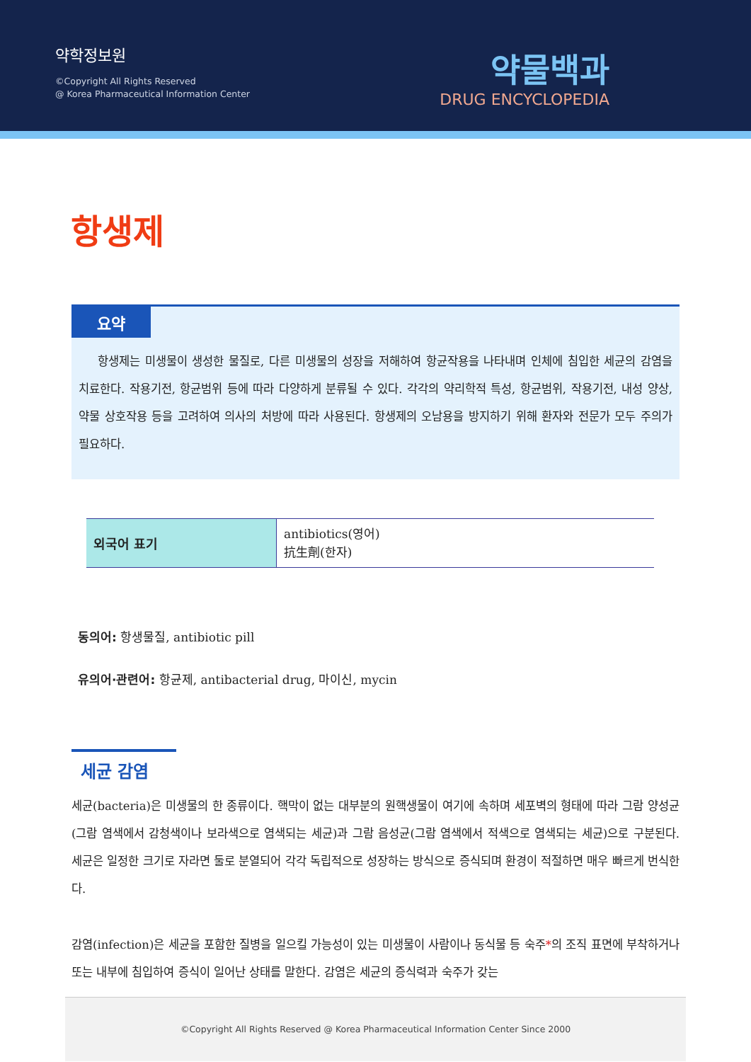약학정보원
©Copyright All Rights Reserved
@ Korea Pharmaceutical Information Center
약물백과
DRUG ENCYCLOPEDIA
항생제
요약
항생제는 미생물이 생성한 물질로, 다른 미생물의 성장을 저해하여 항균작용을 나타내며 인체에 침입한 세균의 감염을 치료한다. 작용기전, 항균범위 등에 따라 다양하게 분류될 수 있다. 각각의 약리학적 특성, 항균범위, 작용기전, 내성 양상, 약물 상호작용 등을 고려하여 의사의 처방에 따라 사용된다. 항생제의 오남용을 방지하기 위해 환자와 전문가 모두 주의가 필요하다.
| 외국어 표기 | antibiotics(영어) 抗生劑(한자) |
동의어: 항생물질, antibiotic pill
유의어·관련어: 항균제, antibacterial drug, 마이신, mycin
세균 감염
세균(bacteria)은 미생물의 한 종류이다. 핵막이 없는 대부분의 원핵생물이 여기에 속하며 세포벽의 형태에 따라 그람 양성균(그람 염색에서 감청색이나 보라색으로 염색되는 세균)과 그람 음성균(그람 염색에서 적색으로 염색되는 세균)으로 구분된다. 세균은 일정한 크기로 자라면 둘로 분열되어 각각 독립적으로 성장하는 방식으로 증식되며 환경이 적절하면 매우 빠르게 번식한다.
감염(infection)은 세균을 포함한 질병을 일으킬 가능성이 있는 미생물이 사람이나 동식물 등 숙주*의 조직 표면에 부착하거나 또는 내부에 침입하여 증식이 일어난 상태를 말한다. 감염은 세균의 증식력과 숙주가 갖는
©Copyright All Rights Reserved @ Korea Pharmaceutical Information Center Since 2000